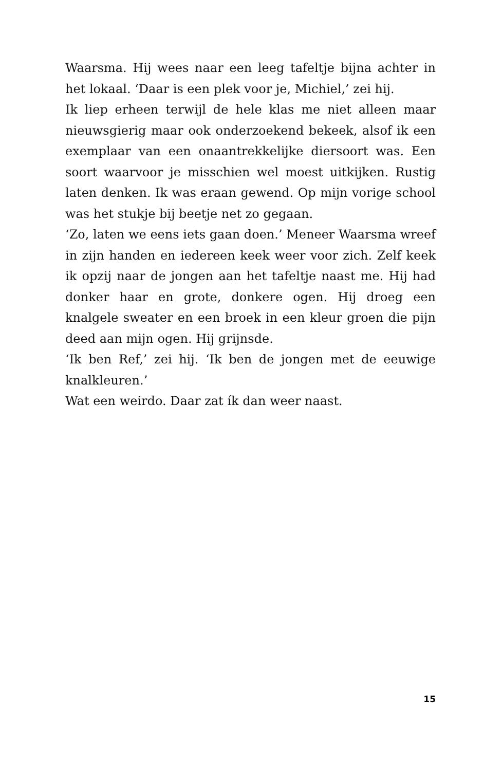Waarsma. Hij wees naar een leeg tafeltje bijna achter in het lokaal. ‘Daar is een plek voor je, Michiel,’ zei hij.
Ik liep erheen terwijl de hele klas me niet alleen maar nieuwsgierig maar ook onderzoekend bekeek, alsof ik een exemplaar van een onaantrekkelijke diersoort was. Een soort waarvoor je misschien wel moest uitkijken. Rustig laten denken. Ik was eraan gewend. Op mijn vorige school was het stukje bij beetje net zo gegaan.
‘Zo, laten we eens iets gaan doen.’ Meneer Waarsma wreef in zijn handen en iedereen keek weer voor zich. Zelf keek ik opzij naar de jongen aan het tafeltje naast me. Hij had donker haar en grote, donkere ogen. Hij droeg een knalgele sweater en een broek in een kleur groen die pijn deed aan mijn ogen. Hij grijnsde.
‘Ik ben Ref,’ zei hij. ‘Ik ben de jongen met de eeuwige knalkleuren.’
Wat een weirdo. Daar zat ík dan weer naast.
15